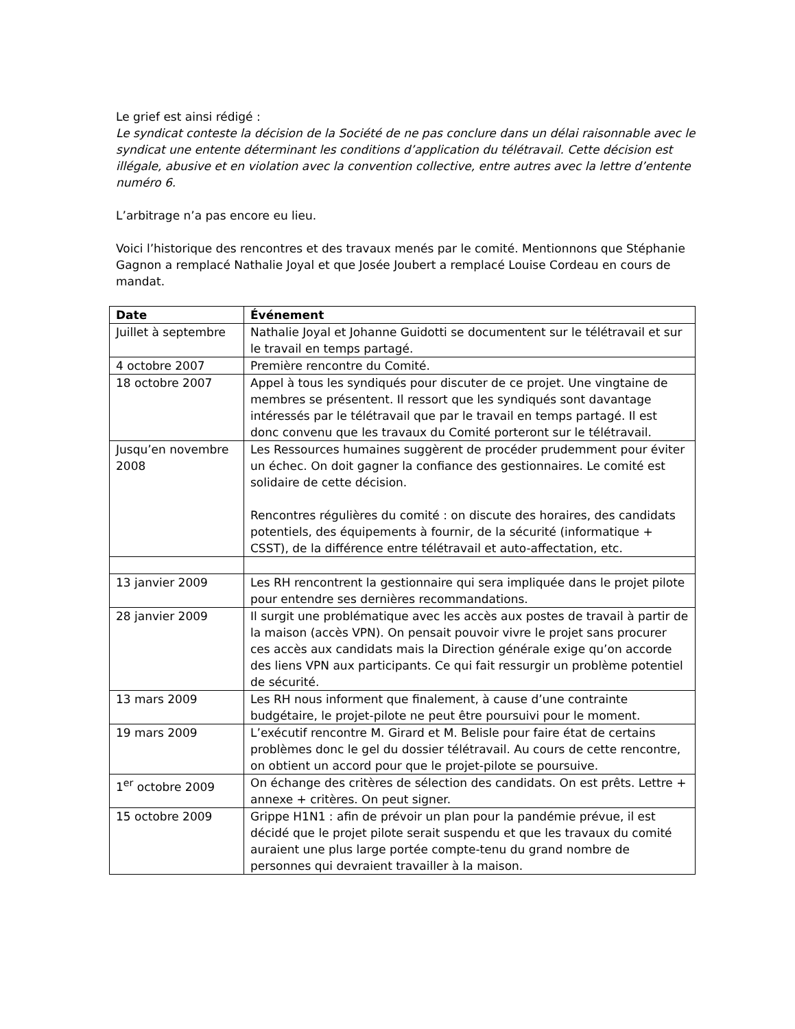Le grief est ainsi rédigé :
Le syndicat conteste la décision de la Société de ne pas conclure dans un délai raisonnable avec le syndicat une entente déterminant les conditions d’application du télétravail. Cette décision est illégale, abusive et en violation avec la convention collective, entre autres avec la lettre d’entente numéro 6.
L’arbitrage n’a pas encore eu lieu.
Voici l’historique des rencontres et des travaux menés par le comité. Mentionnons que Stéphanie Gagnon a remplacé Nathalie Joyal et que Josée Joubert a remplacé Louise Cordeau en cours de mandat.
| Date | Événement |
| --- | --- |
| Juillet à septembre | Nathalie Joyal et Johanne Guidotti se documentent sur le télétravail et sur le travail en temps partagé. |
| 4 octobre 2007 | Première rencontre du Comité. |
| 18 octobre 2007 | Appel à tous les syndiqués pour discuter de ce projet. Une vingtaine de membres se présentent. Il ressort que les syndiqués sont davantage intéressés par le télétravail que par le travail en temps partagé. Il est donc convenu que les travaux du Comité porteront sur le télétravail. |
| Jusqu’en novembre 2008 | Les Ressources humaines suggèrent de procéder prudemment pour éviter un échec. On doit gagner la confiance des gestionnaires. Le comité est solidaire de cette décision. Rencontres régulières du comité : on discute des horaires, des candidats potentiels, des équipements à fournir, de la sécurité (informatique + CSST), de la différence entre télétravail et auto-affectation, etc. |
| 13 janvier 2009 | Les RH rencontrent la gestionnaire qui sera impliquée dans le projet pilote pour entendre ses dernières recommandations. |
| 28 janvier 2009 | Il surgit une problématique avec les accès aux postes de travail à partir de la maison (accès VPN). On pensait pouvoir vivre le projet sans procurer ces accès aux candidats mais la Direction générale exige qu’on accorde des liens VPN aux participants. Ce qui fait ressurgir un problème potentiel de sécurité. |
| 13 mars 2009 | Les RH nous informent que finalement, à cause d’une contrainte budgétaire, le projet-pilote ne peut être poursuivi pour le moment. |
| 19 mars 2009 | L’exécutif rencontre M. Girard et M. Belisle pour faire état de certains problèmes donc le gel du dossier télétravail. Au cours de cette rencontre, on obtient un accord pour que le projet-pilote se poursuive. |
| 1<sup>er</sup> octobre 2009 | On échange des critères de sélection des candidats. On est prêts. Lettre + annexe + critères. On peut signer. |
| 15 octobre 2009 | Grippe H1N1 : afin de prévoir un plan pour la pandémie prévue, il est décidé que le projet pilote serait suspendu et que les travaux du comité auraient une plus large portée compte-tenu du grand nombre de personnes qui devraient travailler à la maison. |